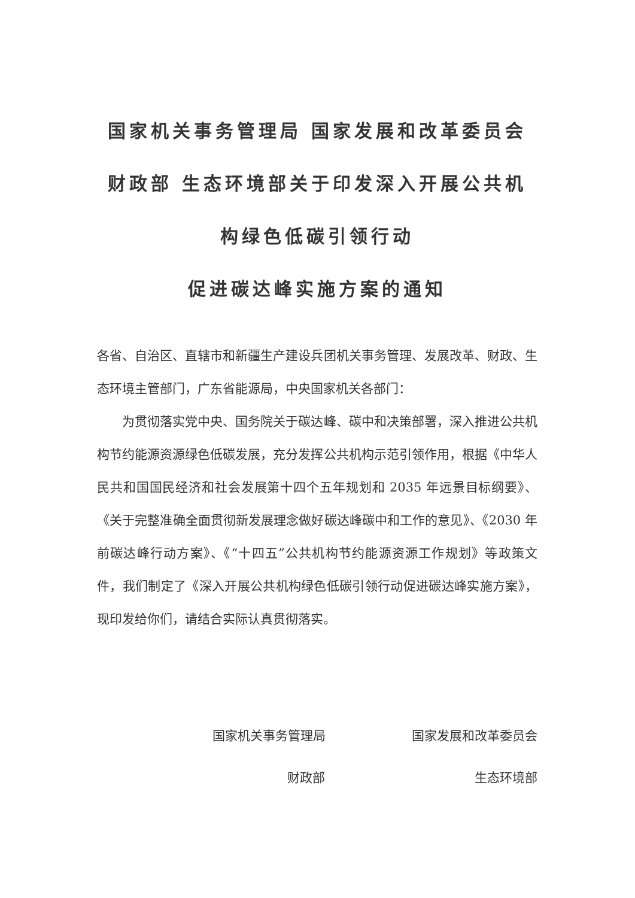国家机关事务管理局 国家发展和改革委员会 财政部 生态环境部关于印发深入开展公共机构绿色低碳引领行动
促进碳达峰实施方案的通知
各省、自治区、直辖市和新疆生产建设兵团机关事务管理、发展改革、财政、生态环境主管部门，广东省能源局，中央国家机关各部门：
为贯彻落实党中央、国务院关于碳达峰、碳中和决策部署，深入推进公共机构节约能源资源绿色低碳发展，充分发挥公共机构示范引领作用，根据《中华人民共和国国民经济和社会发展第十四个五年规划和 2035 年远景目标纲要》、《关于完整准确全面贯彻新发展理念做好碳达峰碳中和工作的意见》、《2030 年前碳达峰行动方案》、《“十四五”公共机构节约能源资源工作规划》等政策文件，我们制定了《深入开展公共机构绿色低碳引领行动促进碳达峰实施方案》，现印发给你们，请结合实际认真贯彻落实。
国家机关事务管理局 国家发展和改革委员会
财政部 生态环境部